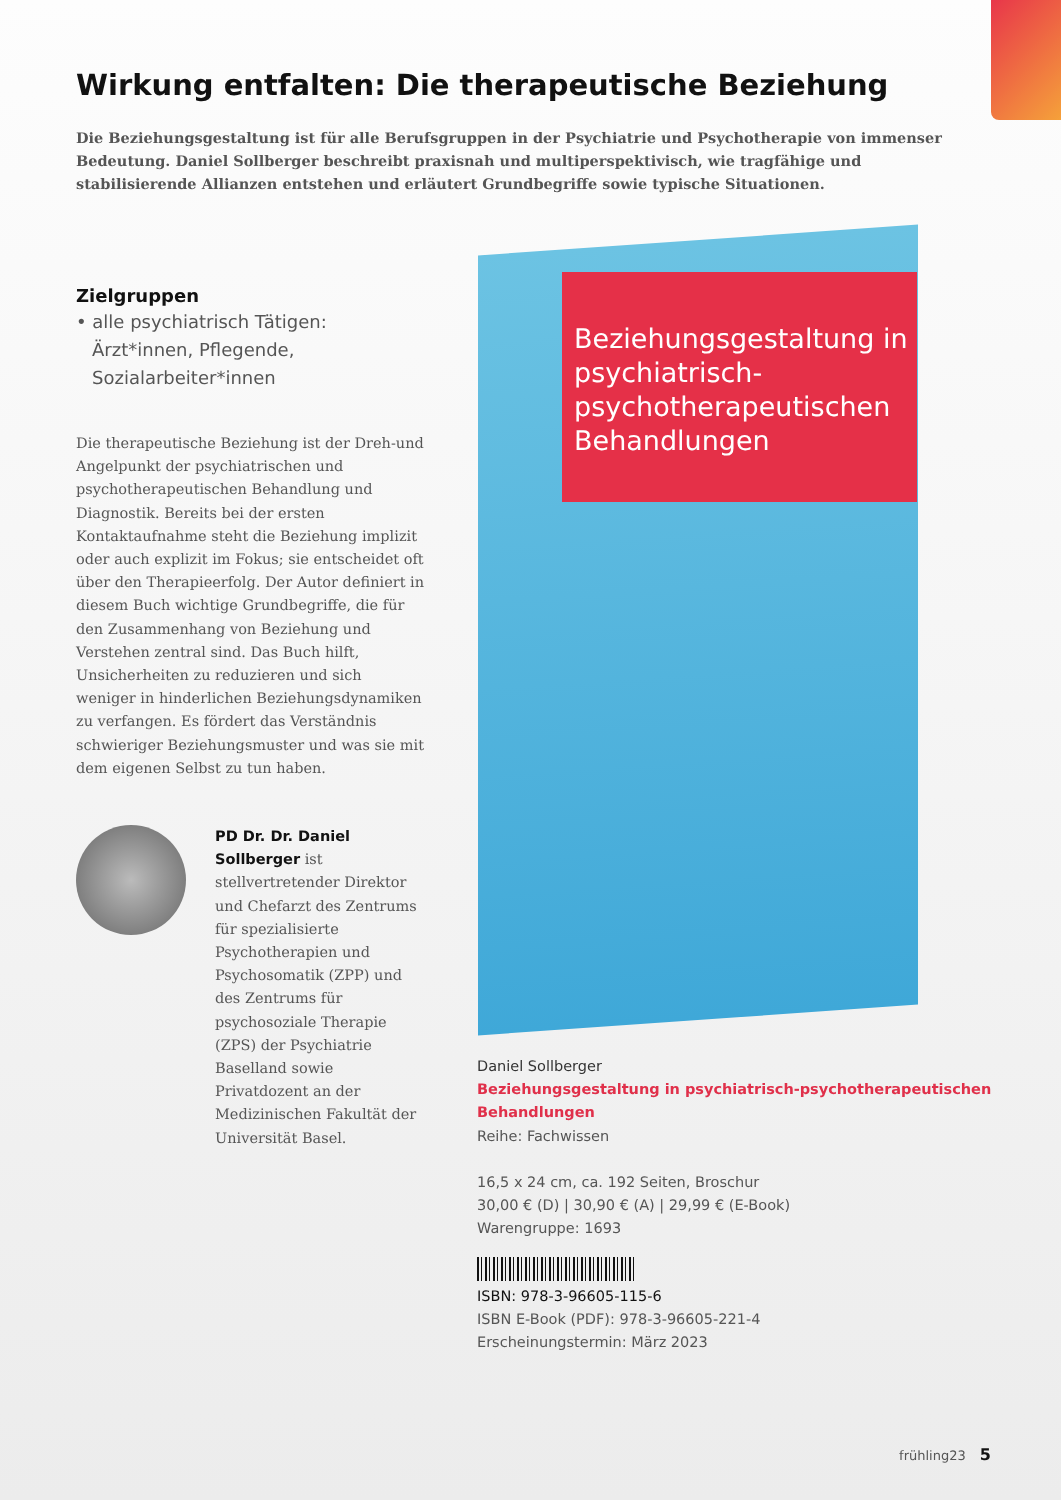Wirkung entfalten: Die therapeutische Beziehung
Die Beziehungsgestaltung ist für alle Berufsgruppen in der Psychiatrie und Psychotherapie von immenser Bedeutung. Daniel Sollberger beschreibt praxisnah und multiperspektivisch, wie tragfähige und stabilisierende Allianzen entstehen und erläutert Grundbegriffe sowie typische Situationen.
Zielgruppen
• alle psychiatrisch Tätigen: Ärzt*innen, Pflegende, Sozialarbeiter*innen
Die therapeutische Beziehung ist der Dreh-und Angelpunkt der psychiatrischen und psychotherapeutischen Behandlung und Diagnostik. Bereits bei der ersten Kontaktaufnahme steht die Beziehung implizit oder auch explizit im Fokus; sie entscheidet oft über den Therapieerfolg. Der Autor definiert in diesem Buch wichtige Grundbegriffe, die für den Zusammenhang von Beziehung und Verstehen zentral sind. Das Buch hilft, Unsicherheiten zu reduzieren und sich weniger in hinderlichen Beziehungsdynamiken zu verfangen. Es fördert das Verständnis schwieriger Beziehungsmuster und was sie mit dem eigenen Selbst zu tun haben.
PD Dr. Dr. Daniel Sollberger ist stellvertretender Direktor und Chefarzt des Zentrums für spezialisierte Psychotherapien und Psychosomatik (ZPP) und des Zentrums für psychosoziale Therapie (ZPS) der Psychiatrie Baselland sowie Privatdozent an der Medizinischen Fakultät der Universität Basel.
Beziehungsgestaltung in psychiatrisch-psychotherapeutischen Behandlungen
Daniel Sollberger
Beziehungsgestaltung in psychiatrisch-psychotherapeutischen
Behandlungen
Reihe: Fachwissen
16,5 x 24 cm, ca. 192 Seiten, Broschur
30,00 € (D) | 30,90 € (A) | 29,99 € (E-Book)
Warengruppe: 1693
ISBN: 978-3-96605-115-6
ISBN E-Book (PDF): 978-3-96605-221-4
Erscheinungstermin: März 2023
frühling23 5